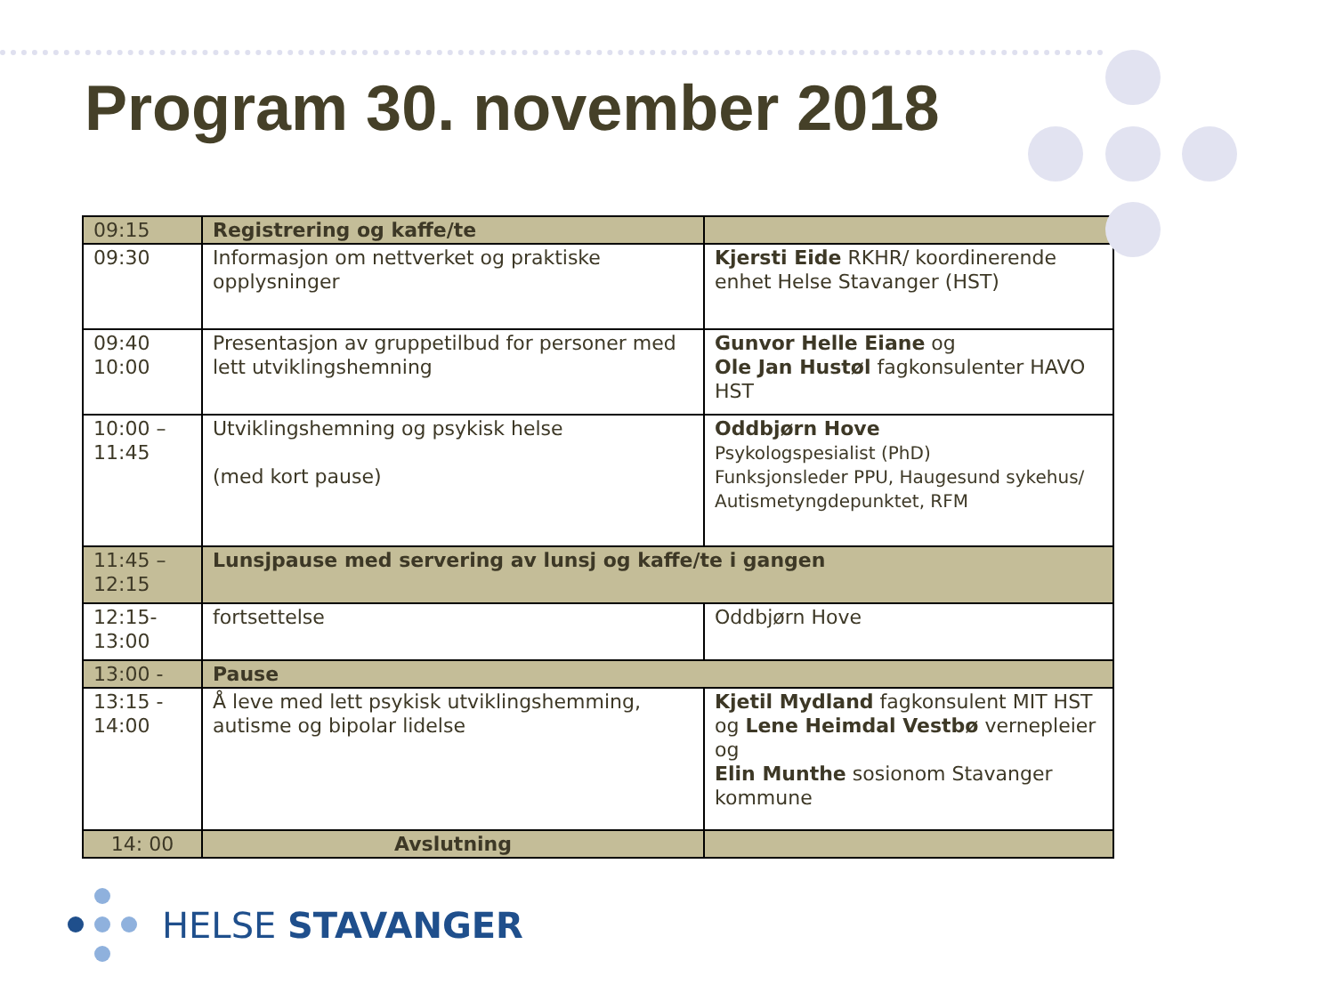Program 30. november 2018
| 09:15 | Registrering og kaffe/te | |
| 09:30 | Informasjon om nettverket og praktiske opplysninger | Kjersti Eide RKHR/ koordinerende enhet Helse Stavanger (HST) |
| 09:40 10:00 | Presentasjon av gruppetilbud for personer med lett utviklingshemning | Gunvor Helle Eiane og Ole Jan Hustøl fagkonsulenter HAVO HST |
| 10:00 – 11:45 | Utviklingshemning og psykisk helse (med kort pause) | Oddbjørn Hove Psykologspesialist (PhD) Funksjonsleder PPU, Haugesund sykehus/ Autismetyngdepunktet, RFM |
| 11:45 – 12:15 | Lunsjpause med servering av lunsj og kaffe/te i gangen | |
| 12:15- 13:00 | fortsettelse | Oddbjørn Hove |
| 13:00 - | Pause | |
| 13:15 - 14:00 | Å leve med lett psykisk utviklingshemming, autisme og bipolar lidelse | Kjetil Mydland fagkonsulent MIT HST og Lene Heimdal Vestbø vernepleier og Elin Munthe sosionom Stavanger kommune |
| 14: 00 | Avslutning | |
HELSE STAVANGER